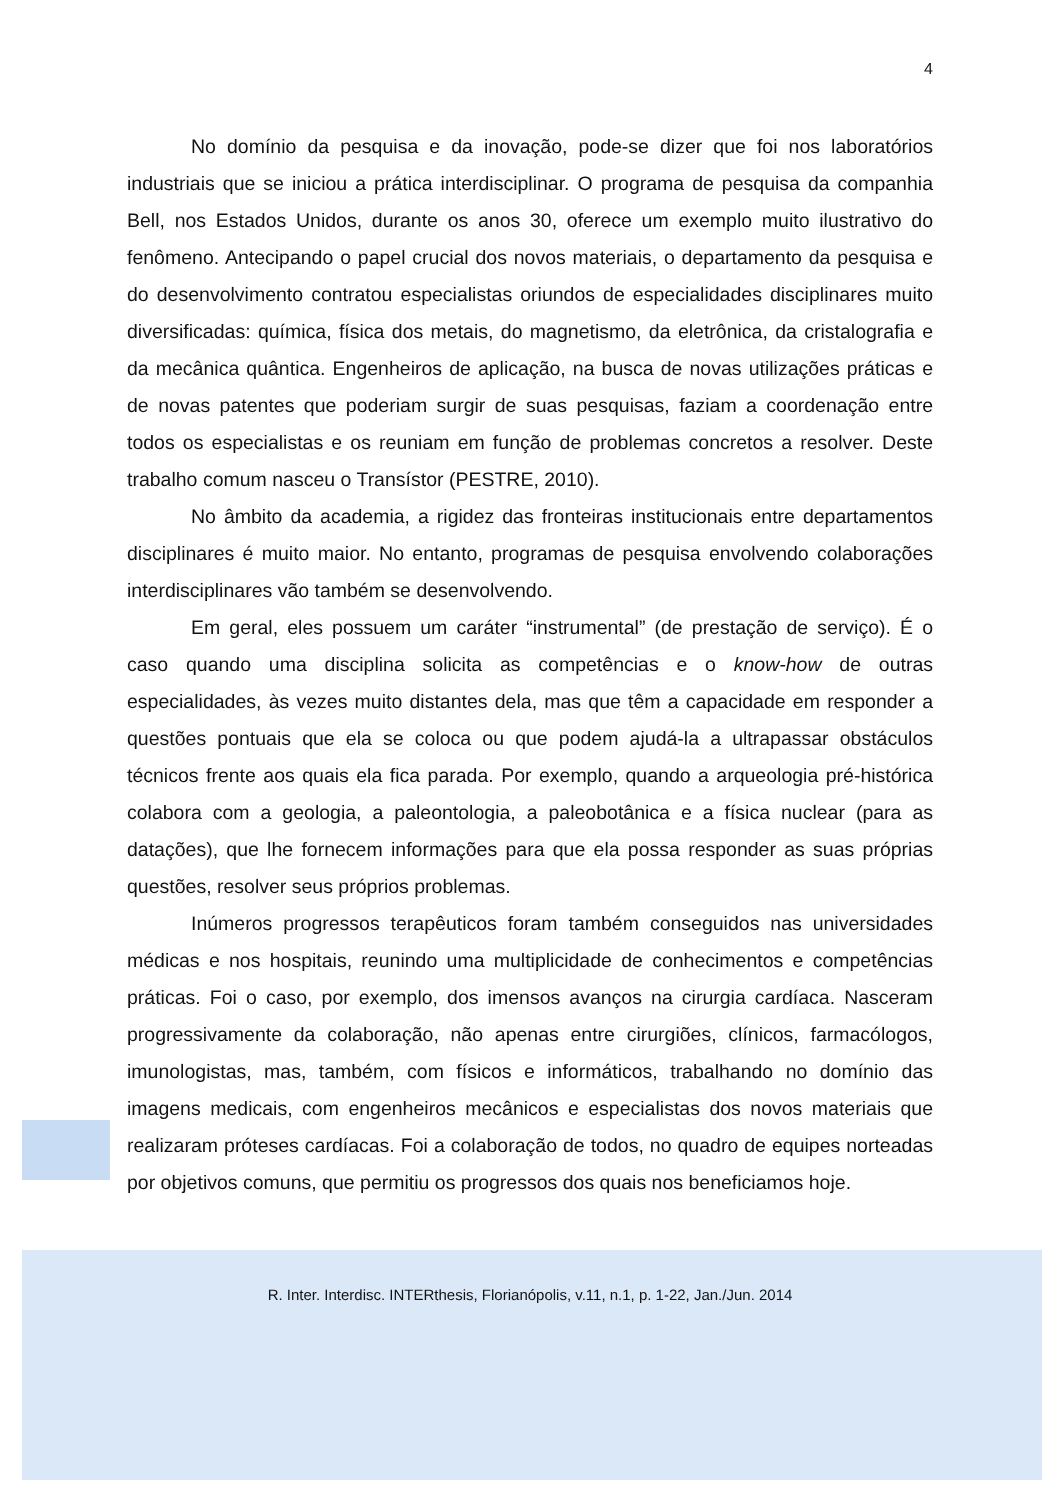4
No domínio da pesquisa e da inovação, pode-se dizer que foi nos laboratórios industriais que se iniciou a prática interdisciplinar. O programa de pesquisa da companhia Bell, nos Estados Unidos, durante os anos 30, oferece um exemplo muito ilustrativo do fenômeno. Antecipando o papel crucial dos novos materiais, o departamento da pesquisa e do desenvolvimento contratou especialistas oriundos de especialidades disciplinares muito diversificadas: química, física dos metais, do magnetismo, da eletrônica, da cristalografia e da mecânica quântica. Engenheiros de aplicação, na busca de novas utilizações práticas e de novas patentes que poderiam surgir de suas pesquisas, faziam a coordenação entre todos os especialistas e os reuniam em função de problemas concretos a resolver. Deste trabalho comum nasceu o Transístor (PESTRE, 2010).
No âmbito da academia, a rigidez das fronteiras institucionais entre departamentos disciplinares é muito maior. No entanto, programas de pesquisa envolvendo colaborações interdisciplinares vão também se desenvolvendo.
Em geral, eles possuem um caráter “instrumental” (de prestação de serviço). É o caso quando uma disciplina solicita as competências e o know-how de outras especialidades, às vezes muito distantes dela, mas que têm a capacidade em responder a questões pontuais que ela se coloca ou que podem ajudá-la a ultrapassar obstáculos técnicos frente aos quais ela fica parada. Por exemplo, quando a arqueologia pré-histórica colabora com a geologia, a paleontologia, a paleobotânica e a física nuclear (para as datações), que lhe fornecem informações para que ela possa responder as suas próprias questões, resolver seus próprios problemas.
Inúmeros progressos terapêuticos foram também conseguidos nas universidades médicas e nos hospitais, reunindo uma multiplicidade de conhecimentos e competências práticas. Foi o caso, por exemplo, dos imensos avanços na cirurgia cardíaca. Nasceram progressivamente da colaboração, não apenas entre cirurgiões, clínicos, farmacólogos, imunologistas, mas, também, com físicos e informáticos, trabalhando no domínio das imagens medicais, com engenheiros mecânicos e especialistas dos novos materiais que realizaram próteses cardíacas. Foi a colaboração de todos, no quadro de equipes norteadas por objetivos comuns, que permitiu os progressos dos quais nos beneficiamos hoje.
R. Inter. Interdisc. INTERthesis, Florianópolis, v.11, n.1, p. 1-22, Jan./Jun. 2014